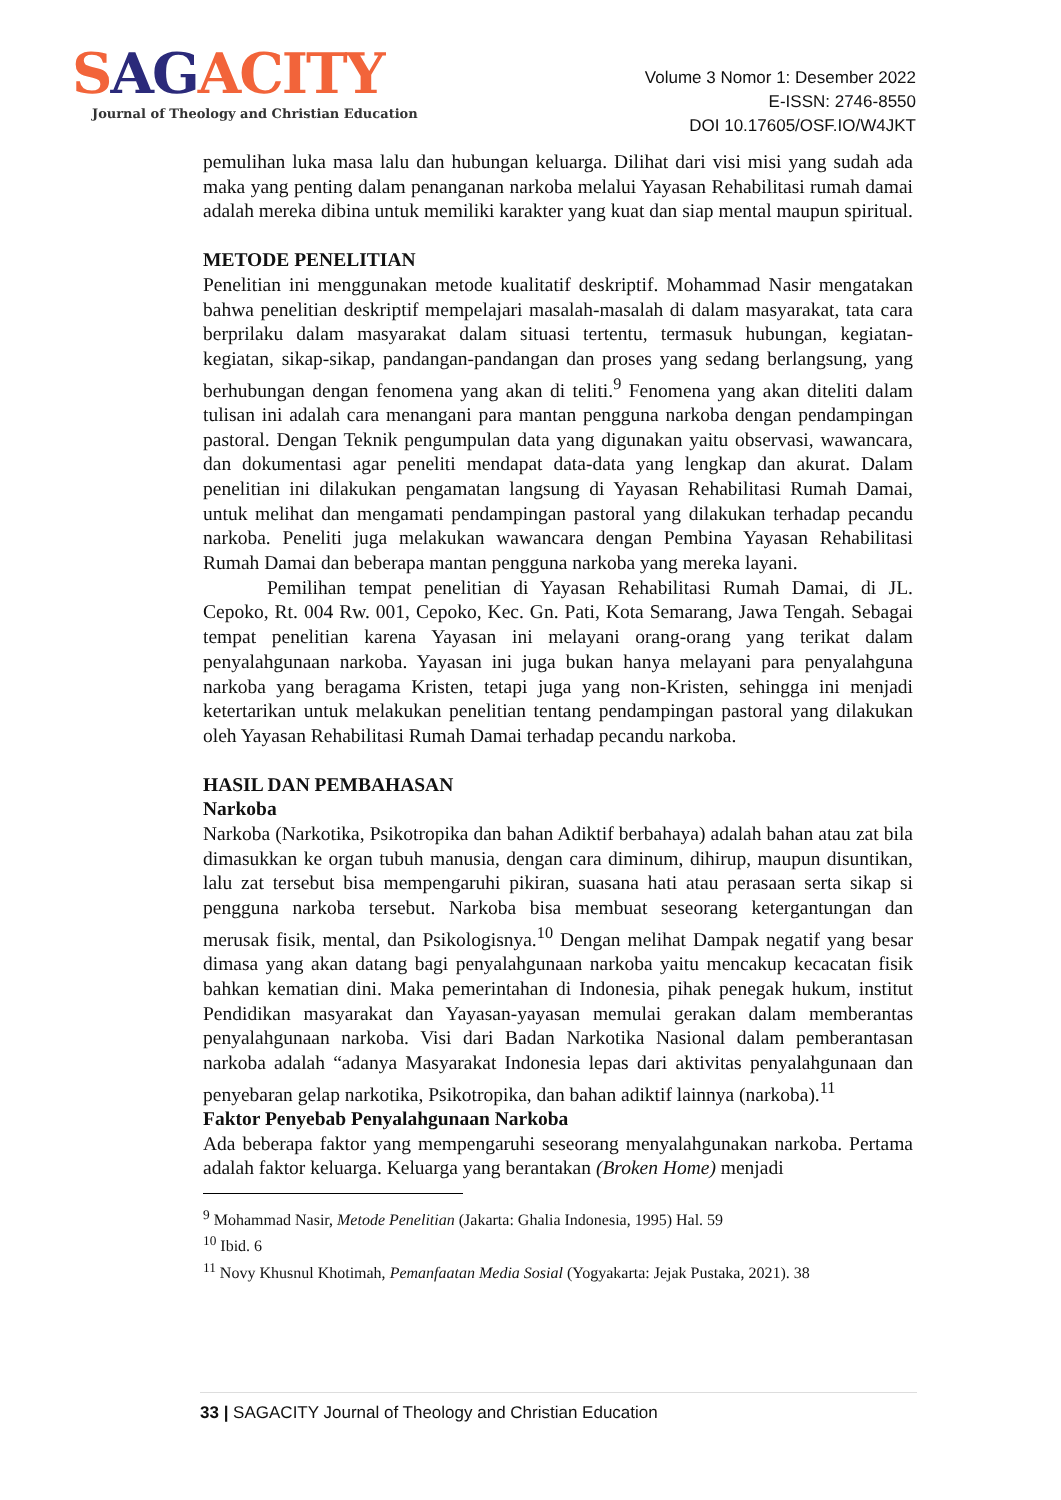SAGACITY
Journal of Theology and Christian Education
Volume 3 Nomor 1: Desember 2022
E-ISSN: 2746-8550
DOI 10.17605/OSF.IO/W4JKT
pemulihan luka masa lalu dan hubungan keluarga. Dilihat dari visi misi yang sudah ada maka yang penting dalam penanganan narkoba melalui Yayasan Rehabilitasi rumah damai adalah mereka dibina untuk memiliki karakter yang kuat dan siap mental maupun spiritual.
METODE PENELITIAN
Penelitian ini menggunakan metode kualitatif deskriptif. Mohammad Nasir mengatakan bahwa penelitian deskriptif mempelajari masalah-masalah di dalam masyarakat, tata cara berprilaku dalam masyarakat dalam situasi tertentu, termasuk hubungan, kegiatan-kegiatan, sikap-sikap, pandangan-pandangan dan proses yang sedang berlangsung, yang berhubungan dengan fenomena yang akan di teliti.<sup>9</sup> Fenomena yang akan diteliti dalam tulisan ini adalah cara menangani para mantan pengguna narkoba dengan pendampingan pastoral. Dengan Teknik pengumpulan data yang digunakan yaitu observasi, wawancara, dan dokumentasi agar peneliti mendapat data-data yang lengkap dan akurat. Dalam penelitian ini dilakukan pengamatan langsung di Yayasan Rehabilitasi Rumah Damai, untuk melihat dan mengamati pendampingan pastoral yang dilakukan terhadap pecandu narkoba. Peneliti juga melakukan wawancara dengan Pembina Yayasan Rehabilitasi Rumah Damai dan beberapa mantan pengguna narkoba yang mereka layani.
Pemilihan tempat penelitian di Yayasan Rehabilitasi Rumah Damai, di JL. Cepoko, Rt. 004 Rw. 001, Cepoko, Kec. Gn. Pati, Kota Semarang, Jawa Tengah. Sebagai tempat penelitian karena Yayasan ini melayani orang-orang yang terikat dalam penyalahgunaan narkoba. Yayasan ini juga bukan hanya melayani para penyalahguna narkoba yang beragama Kristen, tetapi juga yang non-Kristen, sehingga ini menjadi ketertarikan untuk melakukan penelitian tentang pendampingan pastoral yang dilakukan oleh Yayasan Rehabilitasi Rumah Damai terhadap pecandu narkoba.
HASIL DAN PEMBAHASAN
Narkoba
Narkoba (Narkotika, Psikotropika dan bahan Adiktif berbahaya) adalah bahan atau zat bila dimasukkan ke organ tubuh manusia, dengan cara diminum, dihirup, maupun disuntikan, lalu zat tersebut bisa mempengaruhi pikiran, suasana hati atau perasaan serta sikap si pengguna narkoba tersebut. Narkoba bisa membuat seseorang ketergantungan dan merusak fisik, mental, dan Psikologisnya.<sup>10</sup> Dengan melihat Dampak negatif yang besar dimasa yang akan datang bagi penyalahgunaan narkoba yaitu mencakup kecacatan fisik bahkan kematian dini. Maka pemerintahan di Indonesia, pihak penegak hukum, institut Pendidikan masyarakat dan Yayasan-yayasan memulai gerakan dalam memberantas penyalahgunaan narkoba. Visi dari Badan Narkotika Nasional dalam pemberantasan narkoba adalah “adanya Masyarakat Indonesia lepas dari aktivitas penyalahgunaan dan penyebaran gelap narkotika, Psikotropika, dan bahan adiktif lainnya (narkoba).<sup>11</sup>
Faktor Penyebab Penyalahgunaan Narkoba
Ada beberapa faktor yang mempengaruhi seseorang menyalahgunakan narkoba. Pertama adalah faktor keluarga. Keluarga yang berantakan (Broken Home) menjadi
<sup>9</sup> Mohammad Nasir, Metode Penelitian (Jakarta: Ghalia Indonesia, 1995) Hal. 59
<sup>10</sup> Ibid. 6
<sup>11</sup> Novy Khusnul Khotimah, Pemanfaatan Media Sosial (Yogyakarta: Jejak Pustaka, 2021). 38
33 | SAGACITY Journal of Theology and Christian Education